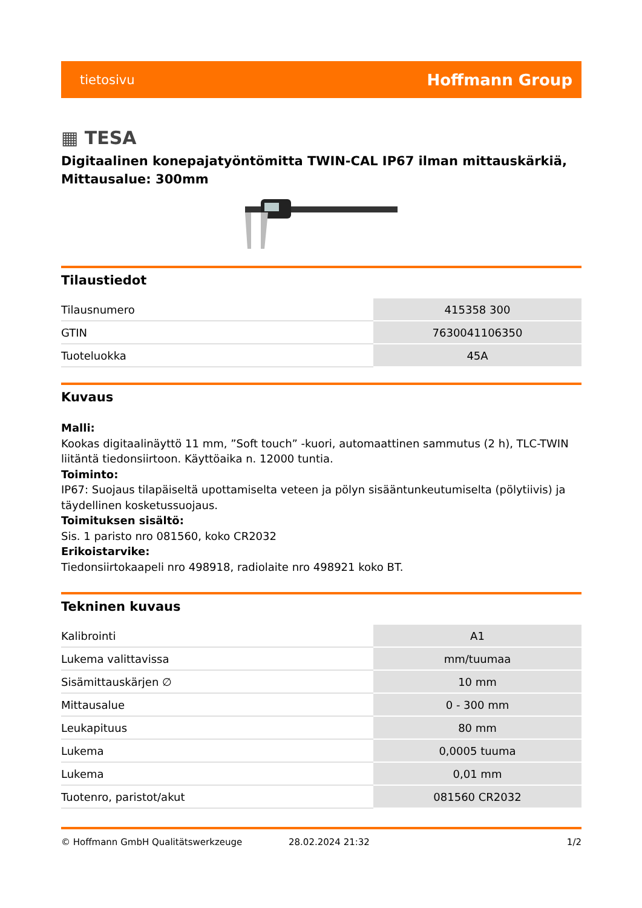tietosivu Hoffmann Group
▦ TESA
Digitaalinen konepajatyöntömitta TWIN-CAL IP67 ilman mittauskärkiä, Mittausalue: 300mm
Tilaustiedot
| Tilausnumero | 415358 300 |
| GTIN | 7630041106350 |
| Tuoteluokka | 45A |
Kuvaus
Malli:
Kookas digitaalinäyttö 11 mm, ”Soft touch” -kuori, automaattinen sammutus (2 h), TLC-TWIN liitäntä tiedonsiirtoon. Käyttöaika n. 12000 tuntia.
Toiminto:
IP67: Suojaus tilapäiseltä upottamiselta veteen ja pölyn sisääntunkeutumiselta (pölytiivis) ja täydellinen kosketussuojaus.
Toimituksen sisältö:
Sis. 1 paristo nro 081560, koko CR2032
Erikoistarvike:
Tiedonsiirtokaapeli nro 498918, radiolaite nro 498921 koko BT.
Tekninen kuvaus
| Kalibrointi | A1 |
| Lukema valittavissa | mm/tuumaa |
| Sisämittauskärjen ∅ | 10 mm |
| Mittausalue | 0 - 300 mm |
| Leukapituus | 80 mm |
| Lukema | 0,0005 tuuma |
| Lukema | 0,01 mm |
| Tuotenro, paristot/akut | 081560 CR2032 |
© Hoffmann GmbH Qualitätswerkzeuge 28.02.2024 21:32 1/2